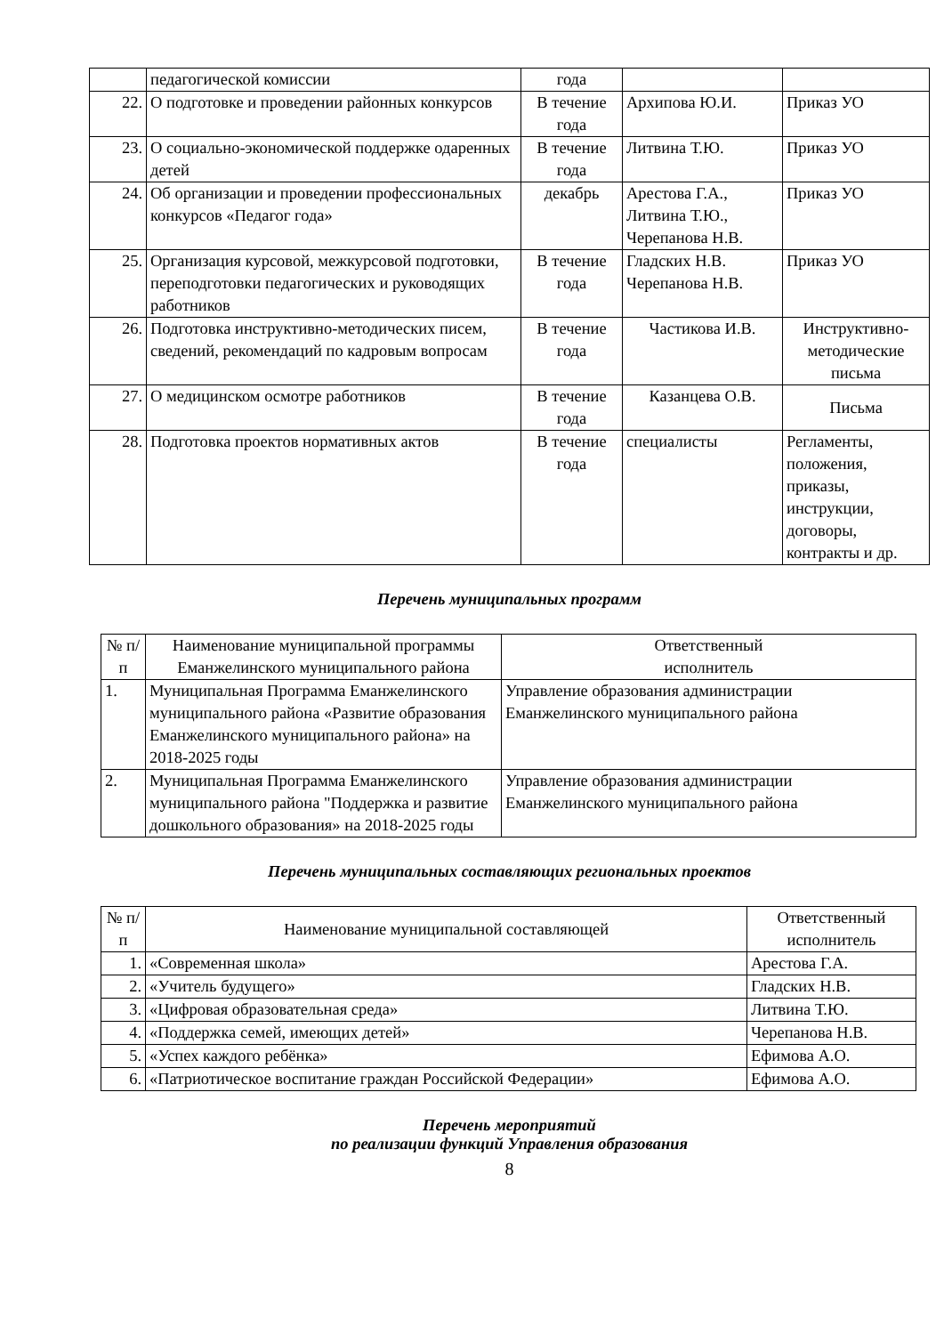| | педагогической комиссии | года | | |
| 22. | О подготовке и проведении районных конкурсов | В течение года | Архипова Ю.И. | Приказ УО |
| 23. | О социально-экономической поддержке одаренных детей | В течение года | Литвина Т.Ю. | Приказ УО |
| 24. | Об организации и проведении профессиональных конкурсов «Педагог года» | декабрь | Арестова Г.А., Литвина Т.Ю., Черепанова Н.В. | Приказ УО |
| 25. | Организация курсовой, межкурсовой подготовки, переподготовки педагогических и руководящих работников | В течение года | Гладских Н.В. Черепанова Н.В. | Приказ УО |
| 26. | Подготовка инструктивно-методических писем, сведений, рекомендаций по кадровым вопросам | В течение года | Частикова И.В. | Инструктивно-методические письма |
| 27. | О медицинском осмотре работников | В течение года | Казанцева О.В. | Письма |
| 28. | Подготовка проектов нормативных актов | В течение года | специалисты | Регламенты, положения, приказы, инструкции, договоры, контракты и др. |
Перечень муниципальных программ
| № п/п | Наименование муниципальной программы Еманжелинского муниципального района | Ответственный исполнитель |
| --- | --- | --- |
| 1. | Муниципальная Программа Еманжелинского муниципального района «Развитие образования Еманжелинского муниципального района» на 2018-2025 годы | Управление образования администрации Еманжелинского муниципального района |
| 2. | Муниципальная Программа Еманжелинского муниципального района "Поддержка и развитие дошкольного образования» на 2018-2025 годы | Управление образования администрации Еманжелинского муниципального района |
Перечень муниципальных составляющих региональных проектов
| № п/п | Наименование муниципальной составляющей | Ответственный исполнитель |
| --- | --- | --- |
| 1. | «Современная школа» | Арестова Г.А. |
| 2. | «Учитель будущего» | Гладских Н.В. |
| 3. | «Цифровая образовательная среда» | Литвина Т.Ю. |
| 4. | «Поддержка семей, имеющих детей» | Черепанова Н.В. |
| 5. | «Успех каждого ребёнка» | Ефимова А.О. |
| 6. | «Патриотическое воспитание граждан Российской Федерации» | Ефимова А.О. |
Перечень мероприятий
по реализации функций Управления образования
8